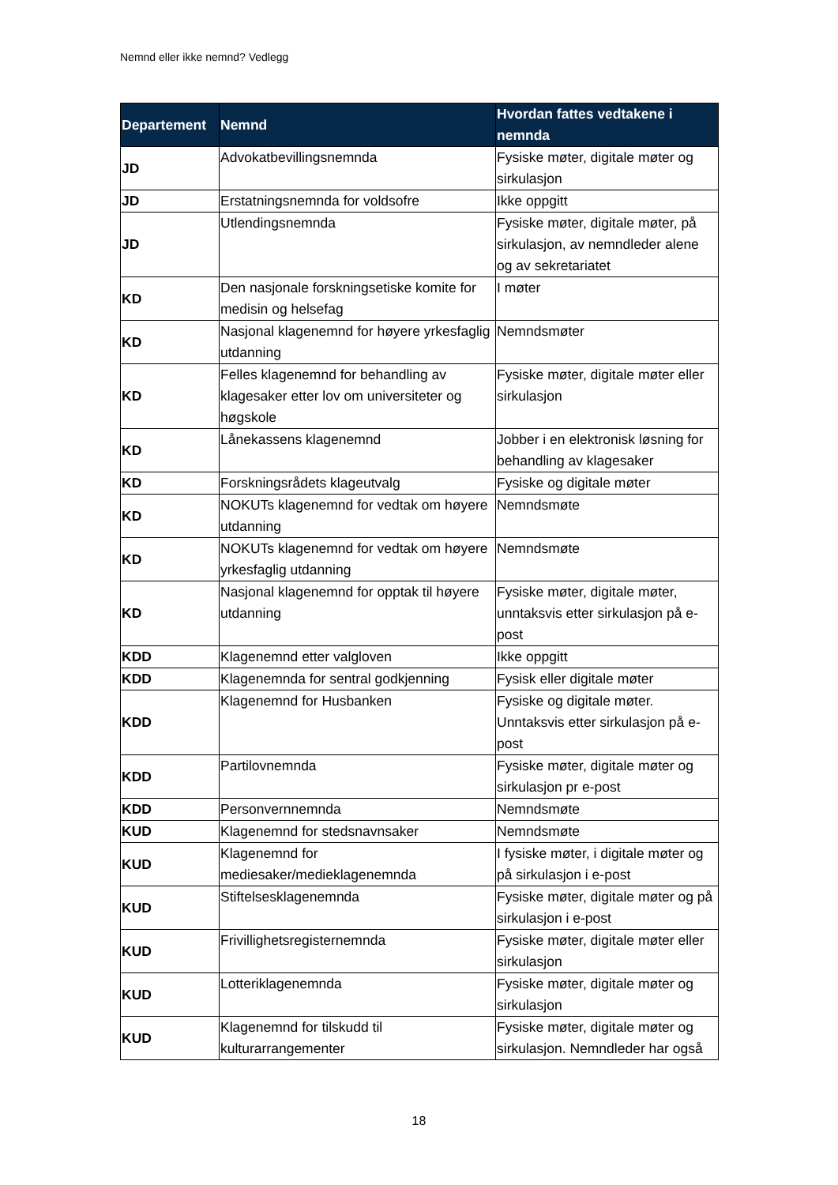Nemnd eller ikke nemnd? Vedlegg
| Departement | Nemnd | Hvordan fattes vedtakene i nemnda |
| --- | --- | --- |
| JD | Advokatbevillingsnemnda | Fysiske møter, digitale møter og sirkulasjon |
| JD | Erstatningsnemnda for voldsofre | Ikke oppgitt |
| JD | Utlendingsnemnda | Fysiske møter, digitale møter, på sirkulasjon, av nemndleder alene og av sekretariatet |
| KD | Den nasjonale forskningsetiske komite for medisin og helsefag | I møter |
| KD | Nasjonal klagenemnd for høyere yrkesfaglig utdanning | Nemndsmøter |
| KD | Felles klagenemnd for behandling av klagesaker etter lov om universiteter og høgskole | Fysiske møter, digitale møter eller sirkulasjon |
| KD | Lånekassens klagenemnd | Jobber i en elektronisk løsning for behandling av klagesaker |
| KD | Forskningsrådets klageutvalg | Fysiske og digitale møter |
| KD | NOKUTs klagenemnd for vedtak om høyere utdanning | Nemndsmøte |
| KD | NOKUTs klagenemnd for vedtak om høyere yrkesfaglig utdanning | Nemndsmøte |
| KD | Nasjonal klagenemnd for opptak til høyere utdanning | Fysiske møter, digitale møter, unntaksvis etter sirkulasjon på e-post |
| KDD | Klagenemnd etter valgloven | Ikke oppgitt |
| KDD | Klagenemnda for sentral godkjenning | Fysisk eller digitale møter |
| KDD | Klagenemnd for Husbanken | Fysiske og digitale møter. Unntaksvis etter sirkulasjon på e-post |
| KDD | Partilovnemnda | Fysiske møter, digitale møter og sirkulasjon pr e-post |
| KDD | Personvernnemnda | Nemndsmøte |
| KUD | Klagenemnd for stedsnavnsaker | Nemndsmøte |
| KUD | Klagenemnd for mediesaker/medieklagenemnda | I fysiske møter, i digitale møter og på sirkulasjon i e-post |
| KUD | Stiftelsesklagenemnda | Fysiske møter, digitale møter og på sirkulasjon i e-post |
| KUD | Frivillighetsregisternemnda | Fysiske møter, digitale møter eller sirkulasjon |
| KUD | Lotteriklagenemnda | Fysiske møter, digitale møter og sirkulasjon |
| KUD | Klagenemnd for tilskudd til kulturarrangementer | Fysiske møter, digitale møter og sirkulasjon. Nemndleder har også |
18